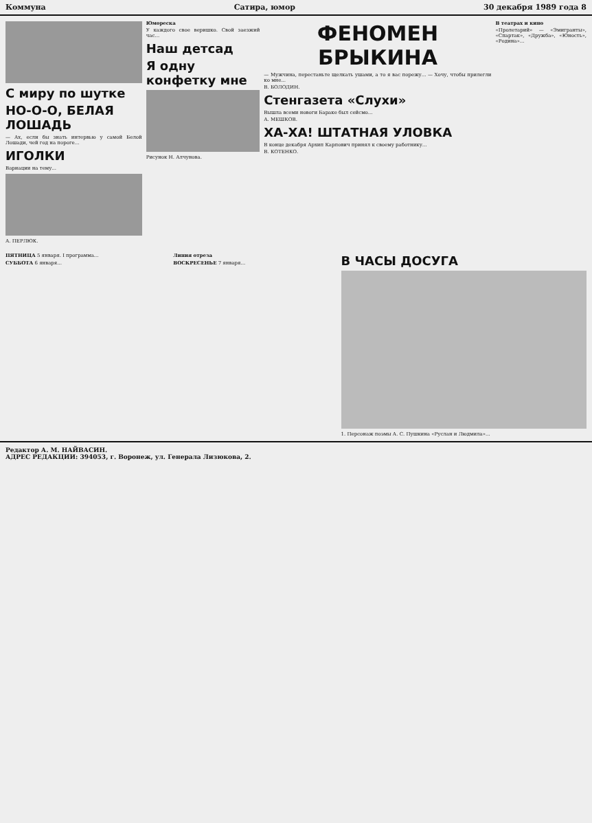Коммуна Сатира, юмор 30 декабря 1989 года 8
С миру по шутке
НО-О-О, БЕЛАЯ ЛОШАДЬ
— Ах, если бы знать интервью у самой Белой Лошади, чей год на пороге...
ИГОЛКИ
Вариации на тему...
А. ПЕРЛЮК.
Юмореска
У каждого свое веришко. Свой заезжий час...
Наш детсад
Я одну конфетку мне
Рисунок Н. Алчунова.
ФЕНОМЕН БРЫКИНА
— Мужчина, перестаньте щелкать ушами, а то я вас порежу... — Хочу, чтобы прилегли ко мне...
В. БОЛОДИН.
Стенгазета «Слухи»
Вышла всеми новоги Бараке был сейсмо...
А. МЕШКОВ.
ХА-ХА! ШТАТНАЯ УЛОВКА
В конце декабря Архип Карпович принял к своему работнику...
В. КОТЕНКО.
В театрах и кино
«Пролетарий» — «Эмигранты», «Спартак», «Дружба», «Юность», «Родина»...
ПЯТНИЦА 5 января. I программа...
СУББОТА 6 января...
Линия отреза
ВОСКРЕСЕНЬЕ 7 января...
В ЧАСЫ ДОСУГА
1. Персонаж поэмы А. С. Пушкина «Руслан и Людмила»...
Редактор А. М. НАЙВАСИН.
АДРЕС РЕДАКЦИИ: 394053, г. Воронеж, ул. Генерала Лизюкова, 2.